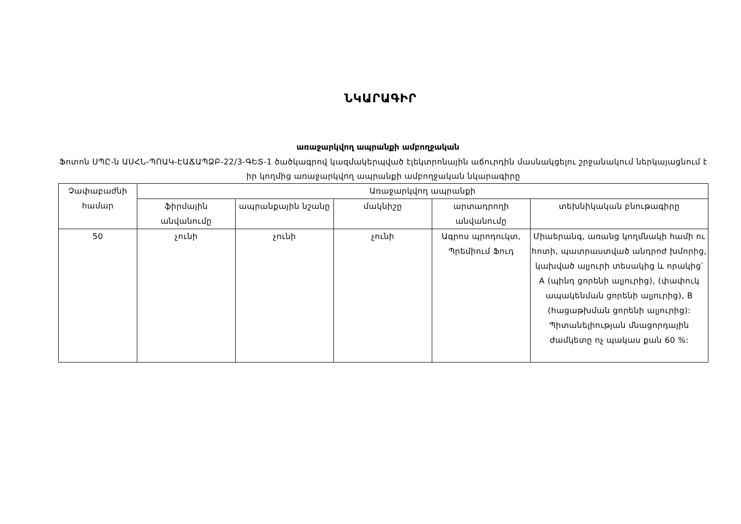ՆԿԱՐԱԳԻՐ
առաջարկվող ապրանքի ամբողջական
Ֆոտոն ՍՊԸ-ն ԱՍՀՆ-ՊՈԱԿ-ԷԱՃԱՊՁԲ-22/3-ԳԵՏ-1 ծածկագրով կազմակերպված էլեկտրոնային աճուրդին մասնակցելու շրջանակում ներկայացնում է իր կողմից առաջարկվող ապրանքի ամբողջական նկարագիրը
| Չափաբաժնի համար | Առաջարկվող ապրանքի | | | | |
| --- | --- | --- | --- | --- | --- |
| | ֆիրմային անվանումը | ապրանքային նշանը | մակնիշը | արտադրողի անվանումը | տեխնիկական բնութագիրը |
| 50 | չունի | չունի | չունի | Ագրոս պրոդուկտ, Պրեմիում Ֆուդ | Միաերանգ, առանց կողմնակի համի ու հոտի, պատրաստված անդրոժ խմորից, կախված ալյուրի տեսակից և որակից՝ A (պինդ ցորենի ալյուրից), (փափուկ ապակենման ցորենի ալյուրից), B (հացաթխման ցորենի ալյուրից): Պիտանելիության մնացորդային ժամկետը ոչ պակաս քան 60 %: |